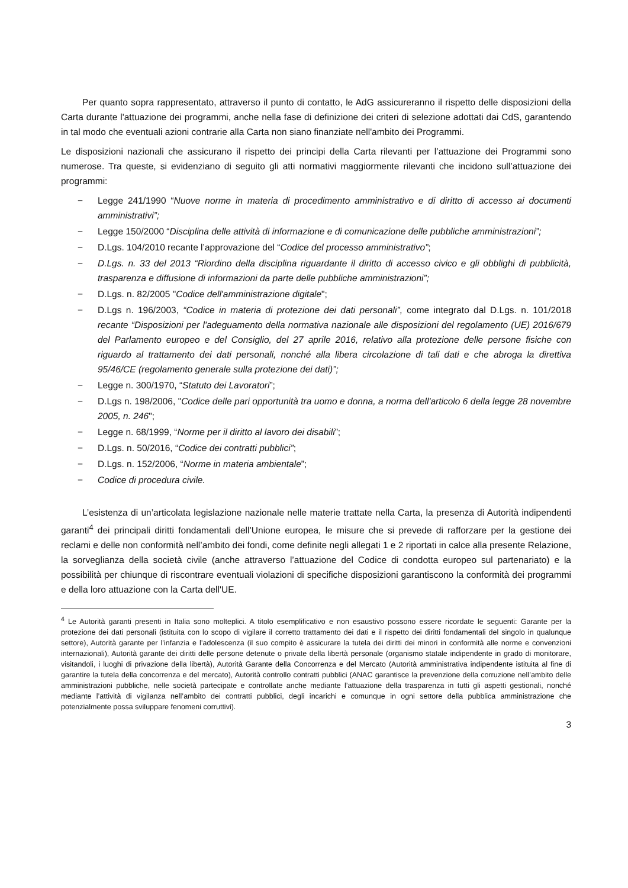Per quanto sopra rappresentato, attraverso il punto di contatto, le AdG assicureranno il rispetto delle disposizioni della Carta durante l'attuazione dei programmi, anche nella fase di definizione dei criteri di selezione adottati dai CdS, garantendo in tal modo che eventuali azioni contrarie alla Carta non siano finanziate nell'ambito dei Programmi.
Le disposizioni nazionali che assicurano il rispetto dei principi della Carta rilevanti per l’attuazione dei Programmi sono numerose. Tra queste, si evidenziano di seguito gli atti normativi maggiormente rilevanti che incidono sull’attuazione dei programmi:
− Legge 241/1990 “Nuove norme in materia di procedimento amministrativo e di diritto di accesso ai documenti amministrativi”;
− Legge 150/2000 “Disciplina delle attività di informazione e di comunicazione delle pubbliche amministrazioni”;
− D.Lgs. 104/2010 recante l’approvazione del “Codice del processo amministrativo”;
− D.Lgs. n. 33 del 2013 “Riordino della disciplina riguardante il diritto di accesso civico e gli obblighi di pubblicità, trasparenza e diffusione di informazioni da parte delle pubbliche amministrazioni”;
− D.Lgs. n. 82/2005 "Codice dell'amministrazione digitale";
− D.Lgs n. 196/2003, “Codice in materia di protezione dei dati personali”, come integrato dal D.Lgs. n. 101/2018 recante “Disposizioni per l'adeguamento della normativa nazionale alle disposizioni del regolamento (UE) 2016/679 del Parlamento europeo e del Consiglio, del 27 aprile 2016, relativo alla protezione delle persone fisiche con riguardo al trattamento dei dati personali, nonché alla libera circolazione di tali dati e che abroga la direttiva 95/46/CE (regolamento generale sulla protezione dei dati)”;
− Legge n. 300/1970, “Statuto dei Lavoratori”;
− D.Lgs n. 198/2006, "Codice delle pari opportunità tra uomo e donna, a norma dell'articolo 6 della legge 28 novembre 2005, n. 246";
− Legge n. 68/1999, “Norme per il diritto al lavoro dei disabili”;
− D.Lgs. n. 50/2016, “Codice dei contratti pubblici”;
− D.Lgs. n. 152/2006, “Norme in materia ambientale”;
− Codice di procedura civile.
L’esistenza di un’articolata legislazione nazionale nelle materie trattate nella Carta, la presenza di Autorità indipendenti garanti<sup>4</sup> dei principali diritti fondamentali dell’Unione europea, le misure che si prevede di rafforzare per la gestione dei reclami e delle non conformità nell’ambito dei fondi, come definite negli allegati 1 e 2 riportati in calce alla presente Relazione, la sorveglianza della società civile (anche attraverso l’attuazione del Codice di condotta europeo sul partenariato) e la possibilità per chiunque di riscontrare eventuali violazioni di specifiche disposizioni garantiscono la conformità dei programmi e della loro attuazione con la Carta dell'UE.
<sup>4</sup> Le Autorità garanti presenti in Italia sono molteplici. A titolo esemplificativo e non esaustivo possono essere ricordate le seguenti: Garante per la protezione dei dati personali (istituita con lo scopo di vigilare il corretto trattamento dei dati e il rispetto dei diritti fondamentali del singolo in qualunque settore), Autorità garante per l’infanzia e l’adolescenza (il suo compito è assicurare la tutela dei diritti dei minori in conformità alle norme e convenzioni internazionali), Autorità garante dei diritti delle persone detenute o private della libertà personale (organismo statale indipendente in grado di monitorare, visitandoli, i luoghi di privazione della libertà), Autorità Garante della Concorrenza e del Mercato (Autorità amministrativa indipendente istituita al fine di garantire la tutela della concorrenza e del mercato), Autorità controllo contratti pubblici (ANAC garantisce la prevenzione della corruzione nell’ambito delle amministrazioni pubbliche, nelle società partecipate e controllate anche mediante l’attuazione della trasparenza in tutti gli aspetti gestionali, nonché mediante l’attività di vigilanza nell’ambito dei contratti pubblici, degli incarichi e comunque in ogni settore della pubblica amministrazione che potenzialmente possa sviluppare fenomeni corruttivi).
3